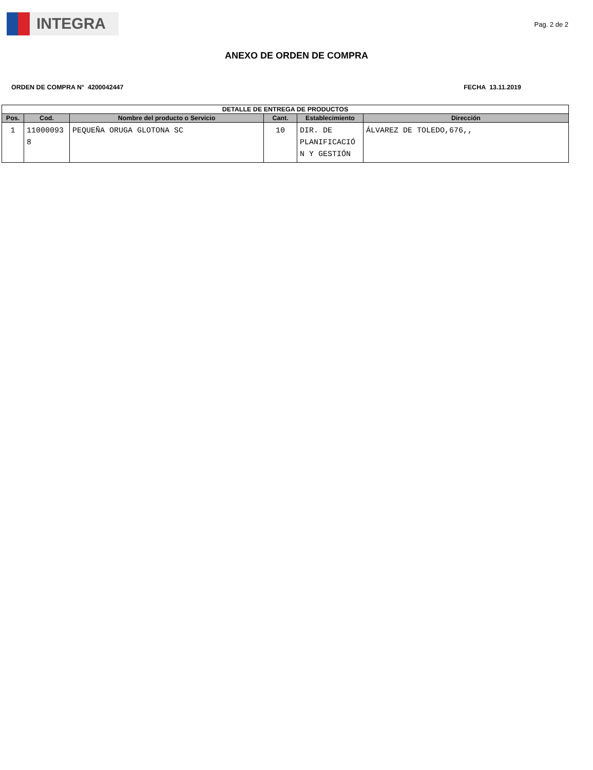INTEGRA
Pag. 2 de 2
ANEXO DE ORDEN DE COMPRA
ORDEN DE COMPRA N° 4200042447 FECHA 13.11.2019
| DETALLE DE ENTREGA DE PRODUCTOS | | | | | |
| --- | --- | --- | --- | --- | --- |
| Pos. | Cod. | Nombre del producto o Servicio | Cant. | Establecimiento | Dirección |
| 1 | 11000093 8 | PEQUEÑA ORUGA GLOTONA SC | 10 | DIR. DE PLANIFICACIÓ N Y GESTIÓN | ÁLVAREZ DE TOLEDO,676,, |